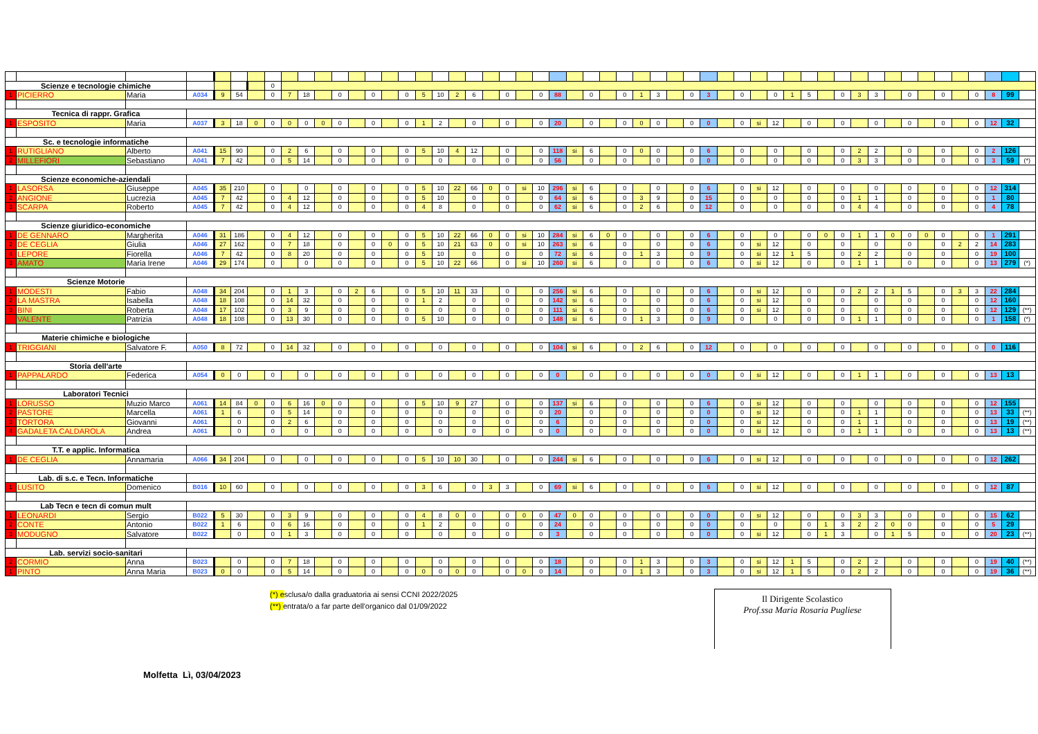| Scienze e tecnologie chimiche | | | | | | | 0 | | | | | | | | | | | | | | | | | | | | | | | | | | | | | | | | | | | | | | | | | | | | | |
| 1 | PICIERRO | Maria | A034 | 9 | 54 | | 0 | 7 | 18 | | 0 | | 0 | | 0 | 5 | 10 | 2 | 6 | | 0 | | 0 | 88 | | 0 | | 0 | 1 | 3 | | 0 | 3 | | 0 | | 0 | 1 | 5 | | 0 | 3 | 3 | | 0 | | 0 | | 0 | 8 | 99 | |
| Tecnica di rappr. Grafica | | | | | | | | | | | | | | | | | | | | | | | | | | | | | | | | | | | | | | | | | | | | | | | | | | | | |
| 1 | ESPOSITO | Maria | A037 | 3 | 18 | 0 | 0 | 0 | 0 | 0 | 0 | | 0 | | 0 | 1 | 2 | | 0 | | 0 | | 0 | 20 | | 0 | | 0 | 0 | 0 | | 0 | 0 | | 0 | si | 12 | | 0 | | 0 | | 0 | | 0 | | 0 | | 0 | 12 | 32 | |
| Sc. e tecnologie informatiche | | | | | | | | | | | | | | | | | | | | | | | | | | | | | | | | | | | | | | | | | | | | | | | | | | | | |
| 1 | RUTIGLIANO | Alberto | A041 | 15 | 90 | | 0 | 2 | 6 | | 0 | | 0 | | 0 | 5 | 10 | 4 | 12 | | 0 | | 0 | 118 | si | 6 | | 0 | 0 | 0 | | 0 | 6 | | 0 | | 0 | | 0 | | 0 | 2 | 2 | | 0 | | 0 | | 0 | 2 | 126 | |
| 2 | MILLEFIORI | Sebastiano | A041 | 7 | 42 | | 0 | 5 | 14 | | 0 | | 0 | | 0 | | 0 | | 0 | | 0 | | 0 | 56 | | 0 | | 0 | | 0 | | 0 | 0 | | 0 | | 0 | | 0 | | 0 | 3 | 3 | | 0 | | 0 | | 0 | 3 | 59 | (*) |
| Scienze economiche-aziendali | | | | | | | | | | | | | | | | | | | | | | | | | | | | | | | | | | | | | | | | | | | | | | | | | | | | |
| 1 | LASORSA | Giuseppe | A045 | 35 | 210 | | 0 | | 0 | | 0 | | 0 | | 0 | 5 | 10 | 22 | 66 | 0 | 0 | si | 10 | 296 | si | 6 | | 0 | | 0 | | 0 | 6 | | 0 | si | 12 | | 0 | | 0 | | 0 | | 0 | | 0 | | 0 | 12 | 314 | |
| 2 | ANGIONE | Lucrezia | A045 | 7 | 42 | | 0 | 4 | 12 | | 0 | | 0 | | 0 | 5 | 10 | | 0 | | 0 | | 0 | 64 | si | 6 | | 0 | 3 | 9 | | 0 | 15 | | 0 | | 0 | | 0 | | 0 | 1 | 1 | | 0 | | 0 | | 0 | 1 | 80 | |
| 3 | SCARPA | Roberto | A045 | 7 | 42 | | 0 | 4 | 12 | | 0 | | 0 | | 0 | 4 | 8 | | 0 | | 0 | | 0 | 62 | si | 6 | | 0 | 2 | 6 | | 0 | 12 | | 0 | | 0 | | 0 | | 0 | 4 | 4 | | 0 | | 0 | | 0 | 4 | 78 | |
| Scienze giuridico-economiche | | | | | | | | | | | | | | | | | | | | | | | | | | | | | | | | | | | | | | | | | | | | | | | | | | | | |
| 1 | DE GENNARO | Margherita | A046 | 31 | 186 | | 0 | 4 | 12 | | 0 | | 0 | | 0 | 5 | 10 | 22 | 66 | 0 | 0 | si | 10 | 284 | si | 6 | 0 | 0 | | 0 | | 0 | 6 | | 0 | | 0 | | 0 | 0 | 0 | 1 | 1 | 0 | 0 | 0 | 0 | | 0 | 1 | 291 | |
| 2 | DE CEGLIA | Giulia | A046 | 27 | 162 | | 0 | 7 | 18 | | 0 | | 0 | 0 | 0 | 5 | 10 | 21 | 63 | 0 | 0 | si | 10 | 263 | si | 6 | | 0 | | 0 | | 0 | 6 | | 0 | si | 12 | | 0 | | 0 | | 0 | | 0 | | 0 | 2 | 2 | 14 | 283 | |
| 4 | LEPORE | Fiorella | A046 | 7 | 42 | | 0 | 8 | 20 | | 0 | | 0 | | 0 | 5 | 10 | | 0 | | 0 | | 0 | 72 | si | 6 | | 0 | 1 | 3 | | 0 | 9 | | 0 | si | 12 | 1 | 5 | | 0 | 2 | 2 | | 0 | | 0 | | 0 | 19 | 100 | |
| 3 | AMATO | Maria Irene | A046 | 29 | 174 | | 0 | | 0 | | 0 | | 0 | | 0 | 5 | 10 | 22 | 66 | | 0 | si | 10 | 260 | si | 6 | | 0 | | 0 | | 0 | 6 | | 0 | si | 12 | | 0 | | 0 | 1 | 1 | | 0 | | 0 | | 0 | 13 | 279 | (*) |
| Scienze Motorie | | | | | | | | | | | | | | | | | | | | | | | | | | | | | | | | | | | | | | | | | | | | | | | | | | | | |
| 1 | MODESTI | Fabio | A048 | 34 | 204 | | 0 | 1 | 3 | | 0 | 2 | 6 | | 0 | 5 | 10 | 11 | 33 | | 0 | | 0 | 256 | si | 6 | | 0 | | 0 | | 0 | 6 | | 0 | si | 12 | | 0 | | 0 | 2 | 2 | 1 | 5 | | 0 | 3 | 3 | 22 | 284 | |
| 2 | LA MASTRA | Isabella | A048 | 18 | 108 | | 0 | 14 | 32 | | 0 | | 0 | | 0 | 1 | 2 | | 0 | | 0 | | 0 | 142 | si | 6 | | 0 | | 0 | | 0 | 6 | | 0 | si | 12 | | 0 | | 0 | | 0 | | 0 | | 0 | | 0 | 12 | 160 | |
| 3 | BINI | Roberta | A048 | 17 | 102 | | 0 | 3 | 9 | | 0 | | 0 | | 0 | | 0 | | 0 | | 0 | | 0 | 111 | si | 6 | | 0 | | 0 | | 0 | 6 | | 0 | si | 12 | | 0 | | 0 | | 0 | | 0 | | 0 | | 0 | 12 | 129 | (**) |
| | VALENTE | Patrizia | A048 | 18 | 108 | | 0 | 13 | 30 | | 0 | | 0 | | 0 | 5 | 10 | | 0 | | 0 | | 0 | 148 | si | 6 | | 0 | 1 | 3 | | 0 | 9 | | 0 | | 0 | | 0 | | 0 | 1 | 1 | | 0 | | 0 | | 0 | 1 | 158 | (*) |
| Materie chimiche e biologiche | | | | | | | | | | | | | | | | | | | | | | | | | | | | | | | | | | | | | | | | | | | | | | | | | | | | |
| 1 | TRIGGIANI | Salvatore F. | A050 | 8 | 72 | | 0 | 14 | 32 | | 0 | | 0 | | 0 | | 0 | | 0 | | 0 | | 0 | 104 | si | 6 | | 0 | 2 | 6 | | 0 | 12 | | 0 | | 0 | | 0 | | 0 | | 0 | | 0 | | 0 | | 0 | 0 | 116 | |
| Storia dell'arte | | | | | | | | | | | | | | | | | | | | | | | | | | | | | | | | | | | | | | | | | | | | | | | | | | | | |
| 1 | PAPPALARDO | Federica | A054 | 0 | 0 | | 0 | | 0 | | 0 | | 0 | | 0 | | 0 | | 0 | | 0 | | 0 | 0 | | 0 | | 0 | | 0 | | 0 | 0 | | 0 | si | 12 | | 0 | | 0 | 1 | 1 | | 0 | | 0 | | 0 | 13 | 13 | |
| Laboratori Tecnici | | | | | | | | | | | | | | | | | | | | | | | | | | | | | | | | | | | | | | | | | | | | | | | | | | | | |
| 1 | LORUSSO | Muzio Marco | A061 | 14 | 84 | 0 | 0 | 6 | 16 | 0 | 0 | | 0 | | 0 | 5 | 10 | 9 | 27 | | 0 | | 0 | 137 | si | 6 | | 0 | | 0 | | 0 | 6 | | 0 | si | 12 | | 0 | | 0 | | 0 | | 0 | | 0 | | 0 | 12 | 155 | |
| 2 | PASTORE | Marcella | A061 | 1 | 6 | | 0 | 5 | 14 | | 0 | | 0 | | 0 | | 0 | | 0 | | 0 | | 0 | 20 | | 0 | | 0 | | 0 | | 0 | 0 | | 0 | si | 12 | | 0 | | 0 | 1 | 1 | | 0 | | 0 | | 0 | 13 | 33 | (**) |
| 3 | TORTORA | Giovanni | A061 | | 0 | | 0 | 2 | 6 | | 0 | | 0 | | 0 | | 0 | | 0 | | 0 | | 0 | 6 | | 0 | | 0 | | 0 | | 0 | 0 | | 0 | si | 12 | | 0 | | 0 | 1 | 1 | | 0 | | 0 | | 0 | 13 | 19 | (**) |
| 4 | GADALETA CALDAROLA | Andrea | A061 | | 0 | | 0 | | 0 | | 0 | | 0 | | 0 | | 0 | | 0 | | 0 | | 0 | 0 | | 0 | | 0 | | 0 | | 0 | 0 | | 0 | si | 12 | | 0 | | 0 | 1 | 1 | | 0 | | 0 | | 0 | 13 | 13 | (**) |
| T.T. e applic. Informatica | | | | | | | | | | | | | | | | | | | | | | | | | | | | | | | | | | | | | | | | | | | | | | | | | | | | |
| 1 | DE CEGLIA | Annamaria | A066 | 34 | 204 | | 0 | | 0 | | 0 | | 0 | | 0 | 5 | 10 | 10 | 30 | | 0 | | 0 | 244 | si | 6 | | 0 | | 0 | | 0 | 6 | | 0 | si | 12 | | 0 | | 0 | | 0 | | 0 | | 0 | | 0 | 12 | 262 | |
| Lab. di s.c. e Tecn. Informatiche | | | | | | | | | | | | | | | | | | | | | | | | | | | | | | | | | | | | | | | | | | | | | | | | | | | | |
| 1 | LUSITO | Domenico | B016 | 10 | 60 | | 0 | | 0 | | 0 | | 0 | | 0 | 3 | 6 | | 0 | 3 | 3 | | 0 | 69 | si | 6 | | 0 | | 0 | | 0 | 6 | | 0 | si | 12 | | 0 | | 0 | | 0 | | 0 | | 0 | | 0 | 12 | 87 | |
| Lab Tecn e tecn di comun mult | | | | | | | | | | | | | | | | | | | | | | | | | | | | | | | | | | | | | | | | | | | | | | | | | | | | |
| 1 | LEONARDI | Sergio | B022 | 5 | 30 | | 0 | 3 | 9 | | 0 | | 0 | | 0 | 4 | 8 | 0 | 0 | | 0 | 0 | 0 | 47 | 0 | 0 | | 0 | | 0 | | 0 | 0 | | 0 | si | 12 | | 0 | | 0 | 3 | 3 | | 0 | | 0 | | 0 | 15 | 62 | |
| 2 | CONTE | Antonio | B022 | 1 | 6 | | 0 | 6 | 16 | | 0 | | 0 | | 0 | 1 | 2 | | 0 | | 0 | | 0 | 24 | | 0 | | 0 | | 0 | | 0 | 0 | | 0 | | 0 | | 0 | 1 | 3 | 2 | 2 | 0 | 0 | | 0 | | 0 | 5 | 29 | |
| 3 | MODUGNO | Salvatore | B022 | | 0 | | 0 | 1 | 3 | | 0 | | 0 | | 0 | | 0 | | 0 | | 0 | | 0 | 3 | | 0 | | 0 | | 0 | | 0 | 0 | | 0 | si | 12 | | 0 | 1 | 3 | | 0 | 1 | 5 | | 0 | | 0 | 20 | 23 | (**) |
| Lab. servizi socio-sanitari | | | | | | | | | | | | | | | | | | | | | | | | | | | | | | | | | | | | | | | | | | | | | | | | | | | | |
| 2 | CORMIO | Anna | B023 | | 0 | | 0 | 7 | 18 | | 0 | | 0 | | 0 | | 0 | | 0 | | 0 | | 0 | 18 | | 0 | | 0 | 1 | 3 | | 0 | 3 | | 0 | si | 12 | 1 | 5 | | 0 | 2 | 2 | | 0 | | 0 | | 0 | 19 | 40 | (**) |
| 1 | PINTO | Anna Maria | B023 | 0 | 0 | | 0 | 5 | 14 | | 0 | | 0 | | 0 | 0 | 0 | 0 | 0 | | 0 | 0 | 0 | 14 | | 0 | | 0 | 1 | 3 | | 0 | 3 | | 0 | si | 12 | 1 | 5 | | 0 | 2 | 2 | | 0 | | 0 | | 0 | 19 | 36 | (**) |
(*) esclusa/o dalla graduatoria ai sensi CCNI 2022/2025
(**) entrata/o a far parte dell'organico dal 01/09/2022
Il Dirigente Scolastico
Prof.ssa Maria Rosaria Pugliese
Molfetta Lì, 03/04/2023